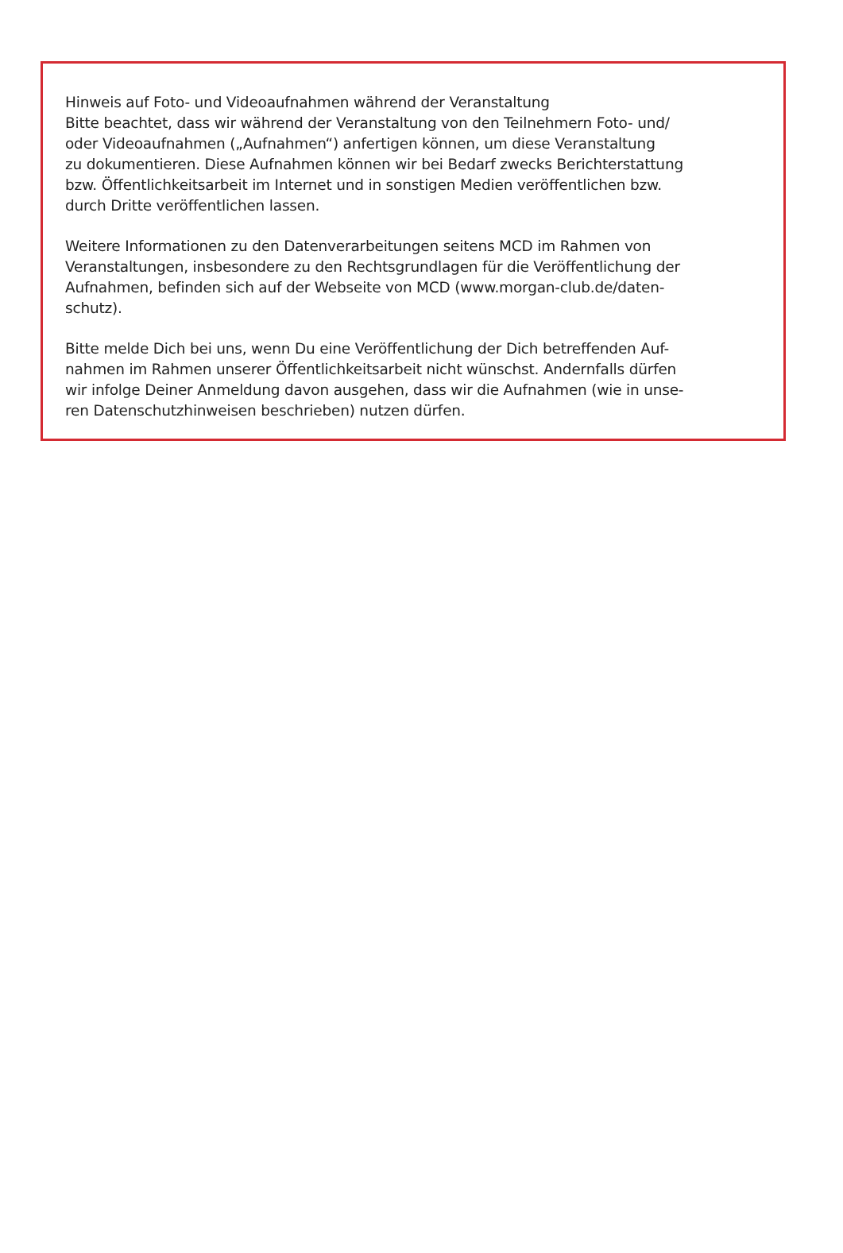Hinweis auf Foto- und Videoaufnahmen während der Veranstaltung
Bitte beachtet, dass wir während der Veranstaltung von den Teilnehmern Foto- und/
oder Videoaufnahmen („Aufnahmen“) anfertigen können, um diese Veranstaltung
zu dokumentieren. Diese Aufnahmen können wir bei Bedarf zwecks Berichterstattung
bzw. Öffentlichkeitsarbeit im Internet und in sonstigen Medien veröffentlichen bzw.
durch Dritte veröffentlichen lassen.
Weitere Informationen zu den Datenverarbeitungen seitens MCD im Rahmen von
Veranstaltungen, insbesondere zu den Rechtsgrundlagen für die Veröffentlichung der
Aufnahmen, befinden sich auf der Webseite von MCD (www.morgan-club.de/daten-
schutz).
Bitte melde Dich bei uns, wenn Du eine Veröffentlichung der Dich betreffenden Auf-
nahmen im Rahmen unserer Öffentlichkeitsarbeit nicht wünschst. Andernfalls dürfen
wir infolge Deiner Anmeldung davon ausgehen, dass wir die Aufnahmen (wie in unse-
ren Datenschutzhinweisen beschrieben) nutzen dürfen.